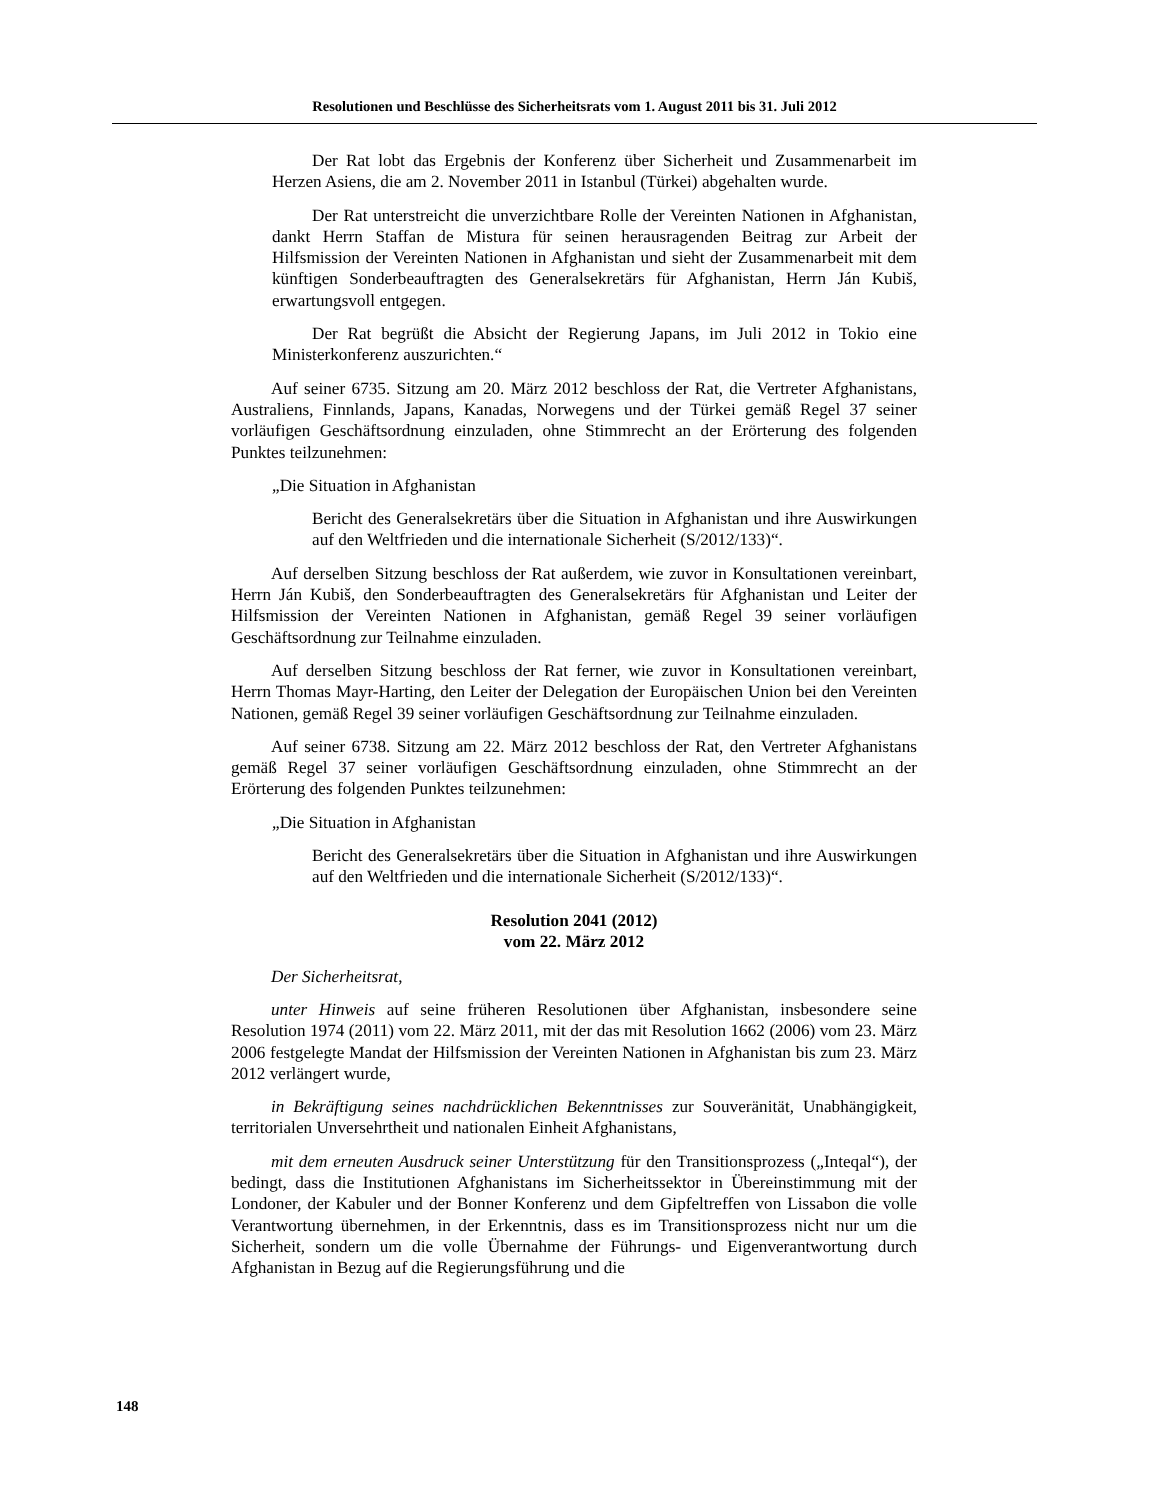Resolutionen und Beschlüsse des Sicherheitsrats vom 1. August 2011 bis 31. Juli 2012
Der Rat lobt das Ergebnis der Konferenz über Sicherheit und Zusammenarbeit im Herzen Asiens, die am 2. November 2011 in Istanbul (Türkei) abgehalten wurde.
Der Rat unterstreicht die unverzichtbare Rolle der Vereinten Nationen in Afghanistan, dankt Herrn Staffan de Mistura für seinen herausragenden Beitrag zur Arbeit der Hilfsmission der Vereinten Nationen in Afghanistan und sieht der Zusammenarbeit mit dem künftigen Sonderbeauftragten des Generalsekretärs für Afghanistan, Herrn Ján Kubiš, erwartungsvoll entgegen.
Der Rat begrüßt die Absicht der Regierung Japans, im Juli 2012 in Tokio eine Ministerkonferenz auszurichten.“
Auf seiner 6735. Sitzung am 20. März 2012 beschloss der Rat, die Vertreter Afghanistans, Australiens, Finnlands, Japans, Kanadas, Norwegens und der Türkei gemäß Regel 37 seiner vorläufigen Geschäftsordnung einzuladen, ohne Stimmrecht an der Erörterung des folgenden Punktes teilzunehmen:
„Die Situation in Afghanistan
Bericht des Generalsekretärs über die Situation in Afghanistan und ihre Auswirkungen auf den Weltfrieden und die internationale Sicherheit (S/2012/133)“.
Auf derselben Sitzung beschloss der Rat außerdem, wie zuvor in Konsultationen vereinbart, Herrn Ján Kubiš, den Sonderbeauftragten des Generalsekretärs für Afghanistan und Leiter der Hilfsmission der Vereinten Nationen in Afghanistan, gemäß Regel 39 seiner vorläufigen Geschäftsordnung zur Teilnahme einzuladen.
Auf derselben Sitzung beschloss der Rat ferner, wie zuvor in Konsultationen vereinbart, Herrn Thomas Mayr-Harting, den Leiter der Delegation der Europäischen Union bei den Vereinten Nationen, gemäß Regel 39 seiner vorläufigen Geschäftsordnung zur Teilnahme einzuladen.
Auf seiner 6738. Sitzung am 22. März 2012 beschloss der Rat, den Vertreter Afghanistans gemäß Regel 37 seiner vorläufigen Geschäftsordnung einzuladen, ohne Stimmrecht an der Erörterung des folgenden Punktes teilzunehmen:
„Die Situation in Afghanistan
Bericht des Generalsekretärs über die Situation in Afghanistan und ihre Auswirkungen auf den Weltfrieden und die internationale Sicherheit (S/2012/133)“.
Resolution 2041 (2012)
vom 22. März 2012
Der Sicherheitsrat,
unter Hinweis auf seine früheren Resolutionen über Afghanistan, insbesondere seine Resolution 1974 (2011) vom 22. März 2011, mit der das mit Resolution 1662 (2006) vom 23. März 2006 festgelegte Mandat der Hilfsmission der Vereinten Nationen in Afghanistan bis zum 23. März 2012 verlängert wurde,
in Bekräftigung seines nachdrücklichen Bekenntnisses zur Souveränität, Unabhängigkeit, territorialen Unversehrtheit und nationalen Einheit Afghanistans,
mit dem erneuten Ausdruck seiner Unterstützung für den Transitionsprozess („Inteqal“), der bedingt, dass die Institutionen Afghanistans im Sicherheitssektor in Übereinstimmung mit der Londoner, der Kabuler und der Bonner Konferenz und dem Gipfeltreffen von Lissabon die volle Verantwortung übernehmen, in der Erkenntnis, dass es im Transitionsprozess nicht nur um die Sicherheit, sondern um die volle Übernahme der Führungs- und Eigenverantwortung durch Afghanistan in Bezug auf die Regierungsführung und die
148